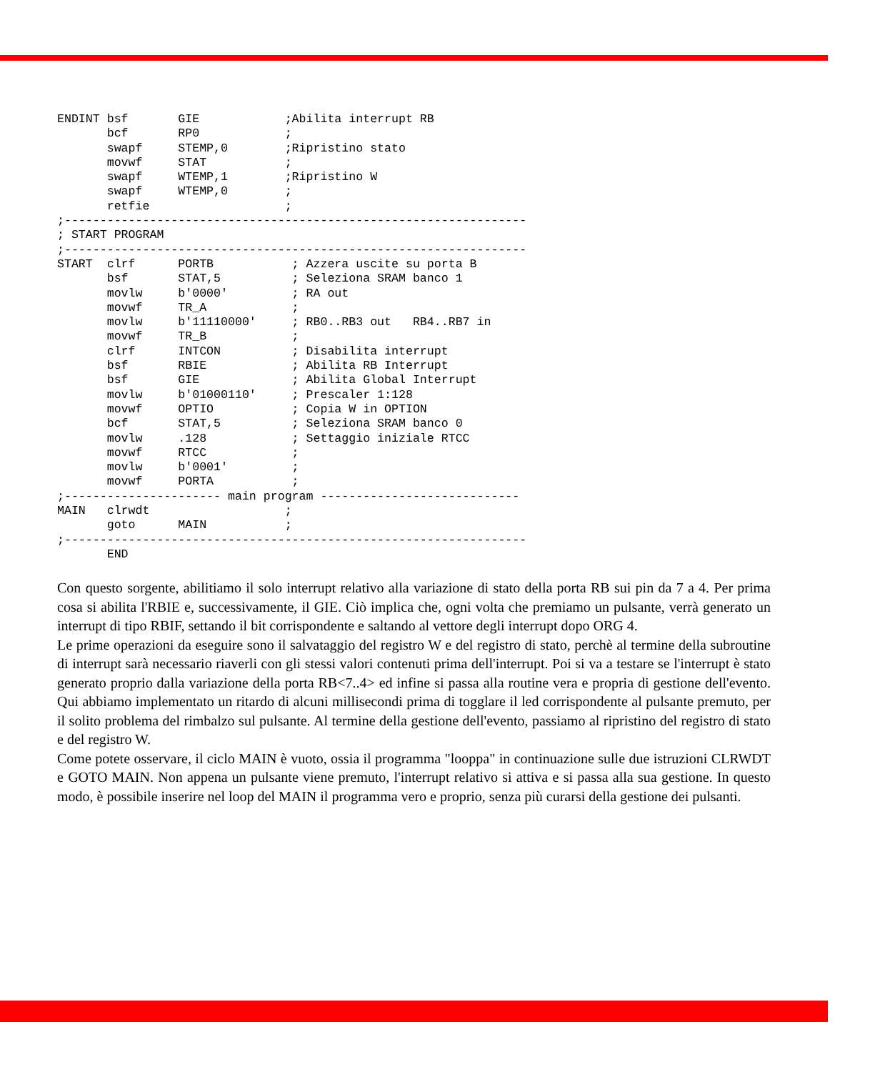ENDINT bsf       GIE            ;Abilita interrupt RB
       bcf       RP0            ;
       swapf     STEMP,0        ;Ripristino stato
       movwf     STAT           ;
       swapf     WTEMP,1        ;Ripristino W
       swapf     WTEMP,0        ;
       retfie                   ;
;-----------------------------------------------------------------
; START PROGRAM
;-----------------------------------------------------------------
START  clrf      PORTB           ; Azzera uscite su porta B
       bsf       STAT,5          ; Seleziona SRAM banco 1
       movlw     b'0000'         ; RA out
       movwf     TR_A            ;
       movlw     b'11110000'     ; RB0..RB3 out   RB4..RB7 in
       movwf     TR_B            ;
       clrf      INTCON          ; Disabilita interrupt
       bsf       RBIE            ; Abilita RB Interrupt
       bsf       GIE             ; Abilita Global Interrupt
       movlw     b'01000110'     ; Prescaler 1:128
       movwf     OPTIO           ; Copia W in OPTION
       bcf       STAT,5          ; Seleziona SRAM banco 0
       movlw     .128            ; Settaggio iniziale RTCC
       movwf     RTCC            ;
       movlw     b'0001'         ;
       movwf     PORTA           ;
;---------------------- main program ----------------------------
MAIN   clrwdt                   ;
       goto      MAIN           ;
;-----------------------------------------------------------------
       END
Con questo sorgente, abilitiamo il solo interrupt relativo alla variazione di stato della porta RB sui pin da 7 a 4. Per prima cosa si abilita l'RBIE e, successivamente, il GIE. Ciò implica che, ogni volta che premiamo un pulsante, verrà generato un interrupt di tipo RBIF, settando il bit corrispondente e saltando al vettore degli interrupt dopo ORG 4.
Le prime operazioni da eseguire sono il salvataggio del registro W e del registro di stato, perchè al termine della subroutine di interrupt sarà necessario riaverli con gli stessi valori contenuti prima dell'interrupt. Poi si va a testare se l'interrupt è stato generato proprio dalla variazione della porta RB<7..4> ed infine si passa alla routine vera e propria di gestione dell'evento. Qui abbiamo implementato un ritardo di alcuni millisecondi prima di togglare il led corrispondente al pulsante premuto, per il solito problema del rimbalzo sul pulsante. Al termine della gestione dell'evento, passiamo al ripristino del registro di stato e del registro W.
Come potete osservare, il ciclo MAIN è vuoto, ossia il programma "looppa" in continuazione sulle due istruzioni CLRWDT e GOTO MAIN. Non appena un pulsante viene premuto, l'interrupt relativo si attiva e si passa alla sua gestione. In questo modo, è possibile inserire nel loop del MAIN il programma vero e proprio, senza più curarsi della gestione dei pulsanti.